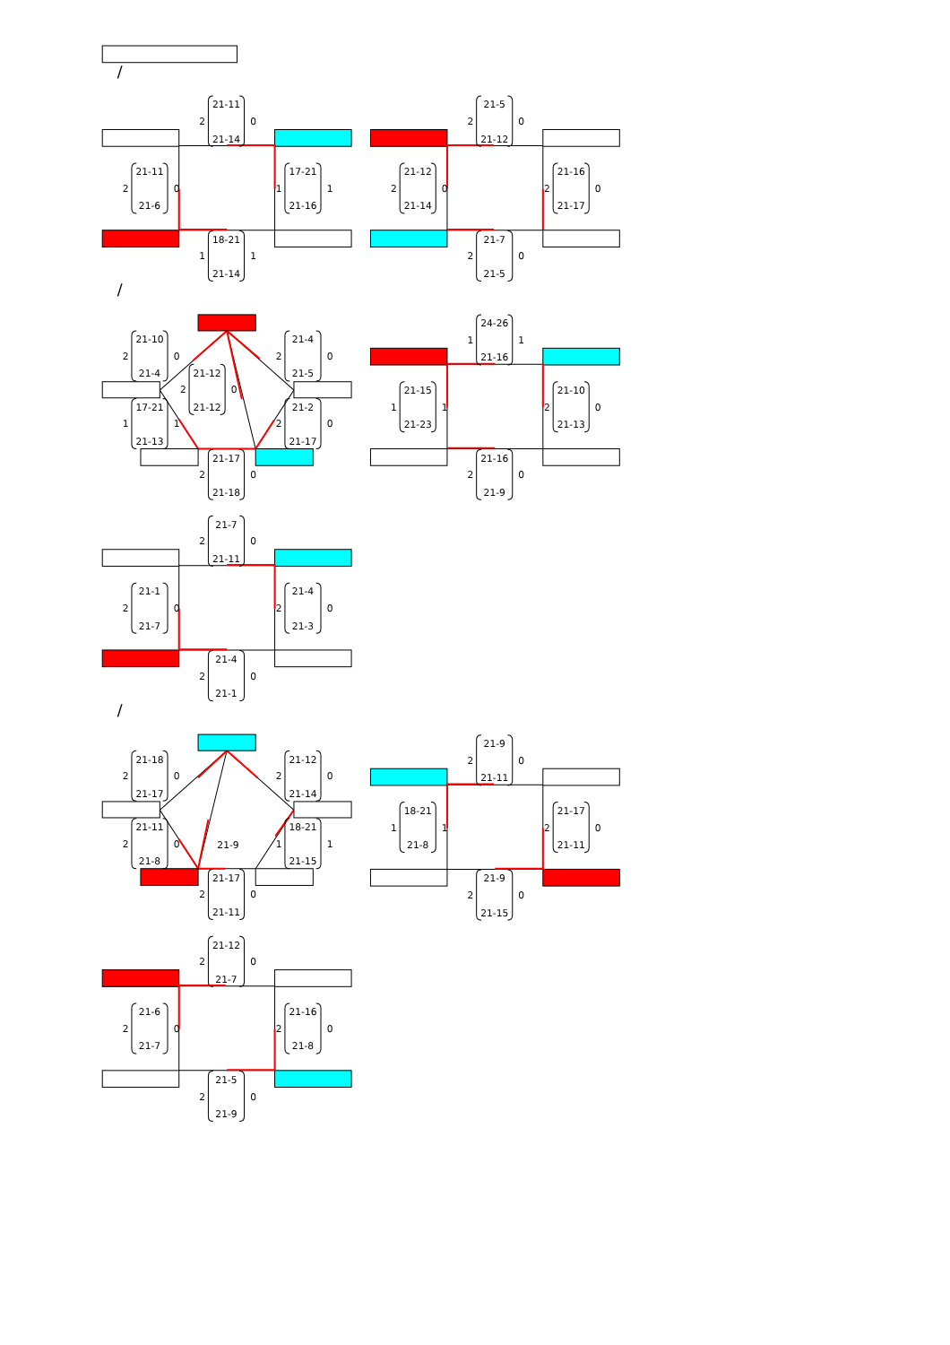/
21-11
21-14
2
0
21-11
21-6
2
0
17-21
21-16
1
1
18-21
21-14
1
1
21-5
21-12
2
0
21-12
21-14
2
0
21-16
21-17
2
0
21-7
21-5
2
0
/
21-10
21-4
2
0
21-4
21-5
2
0
21-12
21-12
2
0
17-21
21-13
1
1
21-2
21-17
2
0
21-17
21-18
2
0
24-26
21-16
1
1
21-15
21-23
1
1
21-10
21-13
2
0
21-16
21-9
2
0
21-7
21-11
2
0
21-1
21-7
2
0
21-4
21-3
2
0
21-4
21-1
2
0
/
21-18
21-17
2
0
21-12
21-14
2
0
21-9
21-11
21-8
2
0
18-21
21-15
1
1
21-17
21-11
2
0
21-9
21-11
2
0
18-21
21-8
1
1
21-17
21-11
2
0
21-9
21-15
2
0
21-12
21-7
2
0
21-6
21-7
2
0
21-16
21-8
2
0
21-5
21-9
2
0